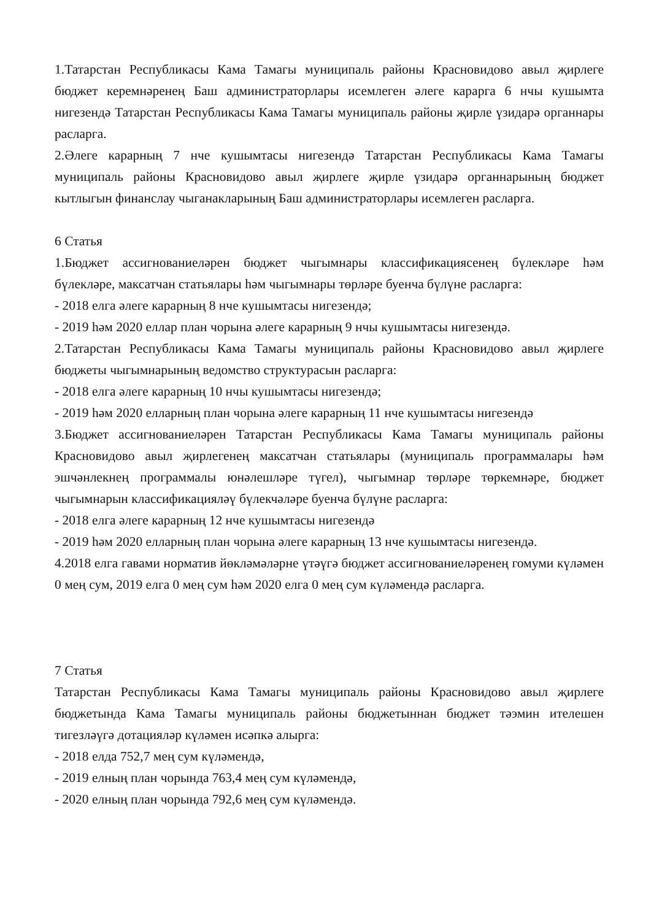1.Татарстан Республикасы Кама Тамагы муниципаль районы Красновидово авыл җирлеге бюджет керемнәренең Баш администраторлары исемлеген әлеге карарга 6 нчы кушымта нигезендә Татарстан Республикасы Кама Тамагы муниципаль районы җирле үзидарә органнары расларга.
2.Әлеге карарның 7 нче кушымтасы нигезендә Татарстан Республикасы Кама Тамагы муниципаль районы Красновидово авыл җирлеге җирле үзидарә органнарының бюджет кытлыгын финанслау чыганакларының Баш администраторлары исемлеген расларга.
6 Статья
1.Бюджет ассигнованиеләрен бюджет чыгымнары классификациясенең бүлекләре һәм бүлекләре, максатчан статьялары һәм чыгымнары төрләре буенча бүлүне расларга:
- 2018 елга әлеге карарның 8 нче кушымтасы нигезендә;
- 2019 һәм 2020 еллар план чорына әлеге карарның 9 нчы кушымтасы нигезендә.
2.Татарстан Республикасы Кама Тамагы муниципаль районы Красновидово авыл җирлеге бюджеты чыгымнарының ведомство структурасын расларга:
- 2018 елга әлеге карарның 10 нчы кушымтасы нигезендә;
- 2019 һәм 2020 елларның план чорына әлеге карарның 11 нче кушымтасы нигезендә
3.Бюджет ассигнованиеләрен Татарстан Республикасы Кама Тамагы муниципаль районы Красновидово авыл җирлегенең максатчан статьялары (муниципаль программалары һәм эшчәнлекнең программалы юнәлешләре түгел), чыгымнар төрләре төркемнәре, бюджет чыгымнарын классификацияләү бүлекчәләре буенча бүлүне расларга:
- 2018 елга әлеге карарның 12 нче кушымтасы нигезендә
- 2019 һәм 2020 елларның план чорына әлеге карарның 13 нче кушымтасы нигезендә.
4.2018 елга гавами норматив йөкләмәләрне үтәүгә бюджет ассигнованиеләренең гомуми күләмен 0 мең сум, 2019 елга 0 мең сум һәм 2020 елга 0 мең сум күләмендә расларга.
7 Статья
Татарстан Республикасы Кама Тамагы муниципаль районы Красновидово авыл җирлеге бюджетында Кама Тамагы муниципаль районы бюджетыннан бюджет тәэмин ителешен тигезләүгә дотацияләр күләмен исәпкә алырга:
- 2018 елда 752,7 мең сум күләмендә,
- 2019 елның план чорында 763,4 мең сум күләмендә,
- 2020 елның план чорында 792,6 мең сум күләмендә.